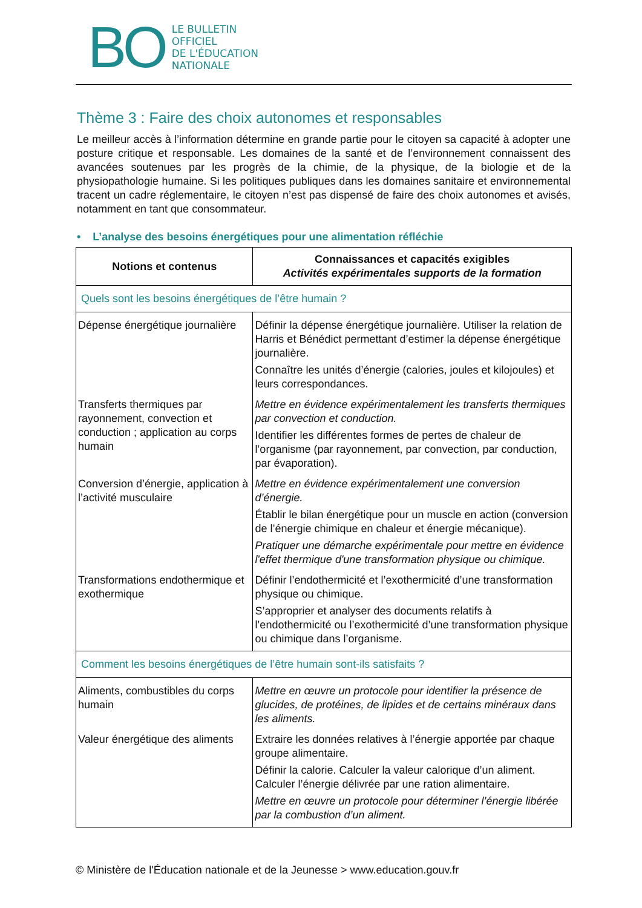BO LE BULLETIN
OFFICIEL
DE L'ÉDUCATION
NATIONALE
Thème 3 : Faire des choix autonomes et responsables
Le meilleur accès à l’information détermine en grande partie pour le citoyen sa capacité à adopter une posture critique et responsable. Les domaines de la santé et de l’environnement connaissent des avancées soutenues par les progrès de la chimie, de la physique, de la biologie et de la physiopathologie humaine. Si les politiques publiques dans les domaines sanitaire et environnemental tracent un cadre réglementaire, le citoyen n’est pas dispensé de faire des choix autonomes et avisés, notamment en tant que consommateur.
• L’analyse des besoins énergétiques pour une alimentation réfléchie
| Notions et contenus | Connaissances et capacités exigibles Activités expérimentales supports de la formation |
| --- | --- |
| Quels sont les besoins énergétiques de l’être humain ? | |
| Dépense énergétique journalière | Définir la dépense énergétique journalière. Utiliser la relation de Harris et Bénédict permettant d’estimer la dépense énergétique journalière. Connaître les unités d’énergie (calories, joules et kilojoules) et leurs correspondances. |
| Transferts thermiques par rayonnement, convection et conduction ; application au corps humain | Mettre en évidence expérimentalement les transferts thermiques par convection et conduction. Identifier les différentes formes de pertes de chaleur de l’organisme (par rayonnement, par convection, par conduction, par évaporation). |
| Conversion d’énergie, application à l’activité musculaire | Mettre en évidence expérimentalement une conversion d’énergie. Établir le bilan énergétique pour un muscle en action (conversion de l’énergie chimique en chaleur et énergie mécanique). Pratiquer une démarche expérimentale pour mettre en évidence l'effet thermique d'une transformation physique ou chimique. |
| Transformations endothermique et exothermique | Définir l’endothermicité et l’exothermicité d’une transformation physique ou chimique. S’approprier et analyser des documents relatifs à l’endothermicité ou l’exothermicité d’une transformation physique ou chimique dans l’organisme. |
| Comment les besoins énergétiques de l’être humain sont-ils satisfaits ? | |
| Aliments, combustibles du corps humain | Mettre en œuvre un protocole pour identifier la présence de glucides, de protéines, de lipides et de certains minéraux dans les aliments. |
| Valeur énergétique des aliments | Extraire les données relatives à l’énergie apportée par chaque groupe alimentaire. Définir la calorie. Calculer la valeur calorique d’un aliment. Calculer l’énergie délivrée par une ration alimentaire. Mettre en œuvre un protocole pour déterminer l’énergie libérée par la combustion d’un aliment. |
© Ministère de l'Éducation nationale et de la Jeunesse > www.education.gouv.fr